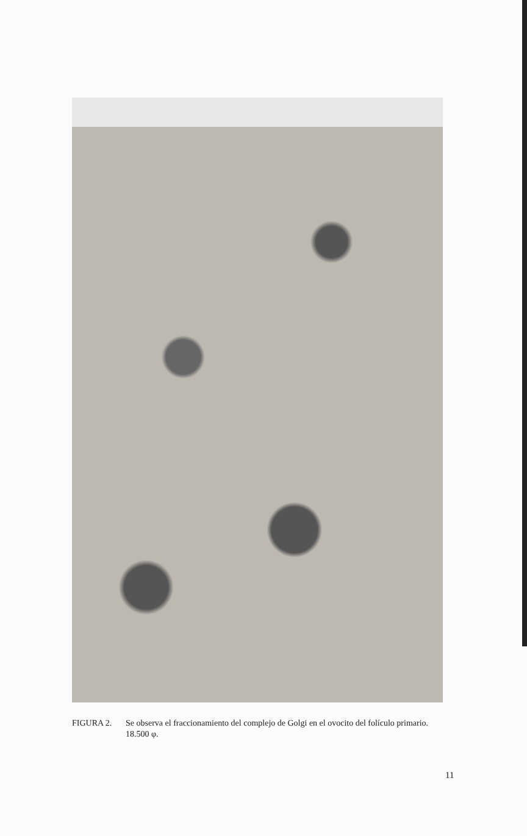FIGURA 2. Se observa el fraccionamiento del complejo de Golgi en el ovocito del folículo primario.
18.500 φ.
11